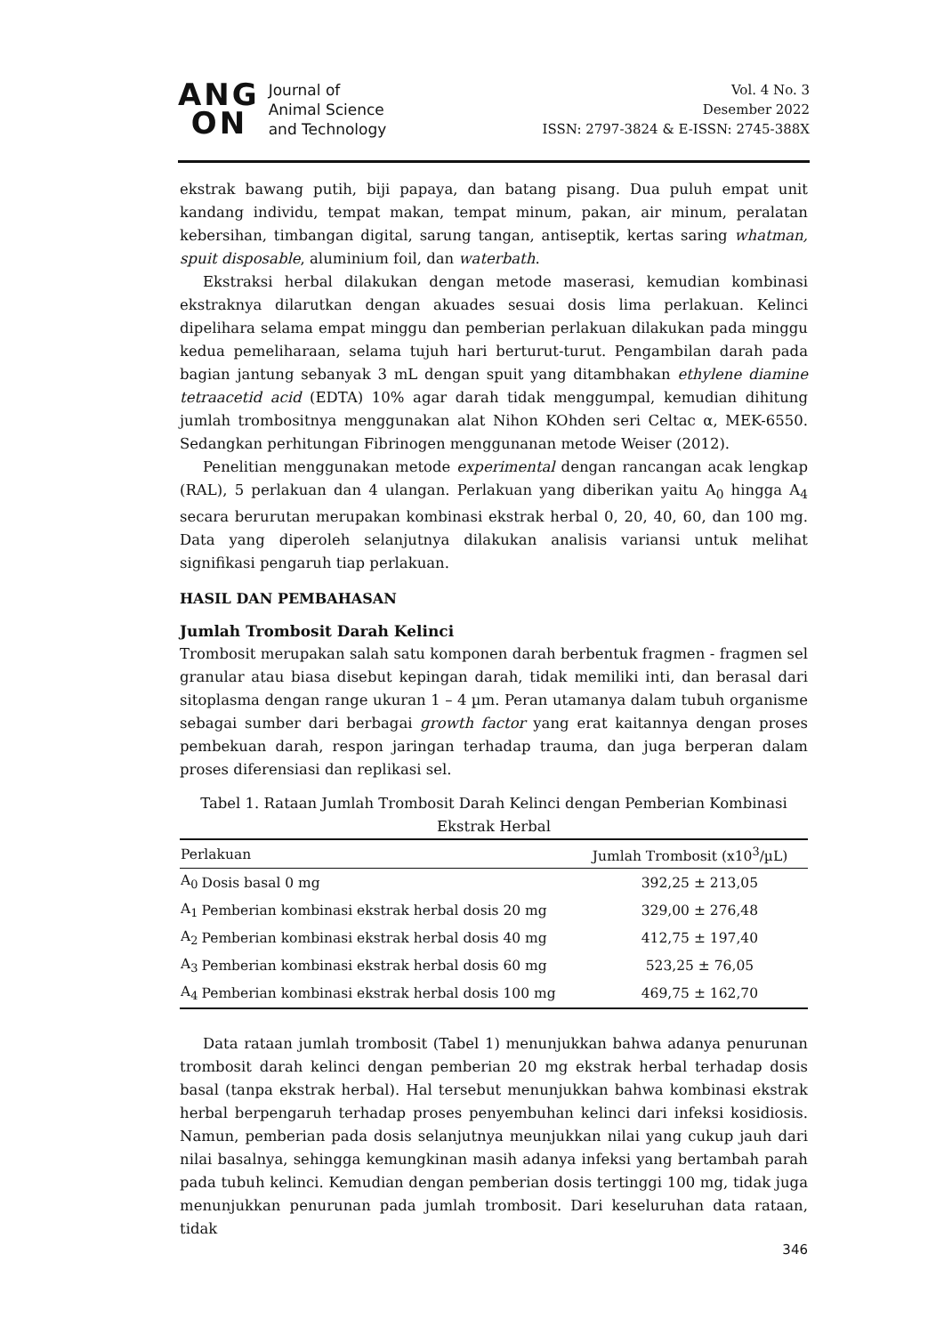ANG
ON
Journal of
Animal Science
and Technology
Vol. 4 No. 3
Desember 2022
ISSN: 2797-3824 & E-ISSN: 2745-388X
ekstrak bawang putih, biji papaya, dan batang pisang. Dua puluh empat unit kandang individu, tempat makan, tempat minum, pakan, air minum, peralatan kebersihan, timbangan digital, sarung tangan, antiseptik, kertas saring whatman, spuit disposable, aluminium foil, dan waterbath.
Ekstraksi herbal dilakukan dengan metode maserasi, kemudian kombinasi ekstraknya dilarutkan dengan akuades sesuai dosis lima perlakuan. Kelinci dipelihara selama empat minggu dan pemberian perlakuan dilakukan pada minggu kedua pemeliharaan, selama tujuh hari berturut-turut. Pengambilan darah pada bagian jantung sebanyak 3 mL dengan spuit yang ditambhakan ethylene diamine tetraacetid acid (EDTA) 10% agar darah tidak menggumpal, kemudian dihitung jumlah trombositnya menggunakan alat Nihon KOhden seri Celtac α, MEK-6550. Sedangkan perhitungan Fibrinogen menggunanan metode Weiser (2012).
Penelitian menggunakan metode experimental dengan rancangan acak lengkap (RAL), 5 perlakuan dan 4 ulangan. Perlakuan yang diberikan yaitu A<sub>0</sub> hingga A<sub>4</sub> secara berurutan merupakan kombinasi ekstrak herbal 0, 20, 40, 60, dan 100 mg. Data yang diperoleh selanjutnya dilakukan analisis variansi untuk melihat signifikasi pengaruh tiap perlakuan.
HASIL DAN PEMBAHASAN
Jumlah Trombosit Darah Kelinci
Trombosit merupakan salah satu komponen darah berbentuk fragmen - fragmen sel granular atau biasa disebut kepingan darah, tidak memiliki inti, dan berasal dari sitoplasma dengan range ukuran 1 – 4 µm. Peran utamanya dalam tubuh organisme sebagai sumber dari berbagai growth factor yang erat kaitannya dengan proses pembekuan darah, respon jaringan terhadap trauma, dan juga berperan dalam proses diferensiasi dan replikasi sel.
Tabel 1. Rataan Jumlah Trombosit Darah Kelinci dengan Pemberian Kombinasi Ekstrak Herbal
| Perlakuan | | Jumlah Trombosit (x10<sup>3</sup>/µL) |
| --- | --- | --- |
| A<sub>0</sub> | Dosis basal 0 mg | 392,25 ± 213,05 |
| A<sub>1</sub> | Pemberian kombinasi ekstrak herbal dosis 20 mg | 329,00 ± 276,48 |
| A<sub>2</sub> | Pemberian kombinasi ekstrak herbal dosis 40 mg | 412,75 ± 197,40 |
| A<sub>3</sub> | Pemberian kombinasi ekstrak herbal dosis 60 mg | 523,25 ± 76,05 |
| A<sub>4</sub> | Pemberian kombinasi ekstrak herbal dosis 100 mg | 469,75 ± 162,70 |
Data rataan jumlah trombosit (Tabel 1) menunjukkan bahwa adanya penurunan trombosit darah kelinci dengan pemberian 20 mg ekstrak herbal terhadap dosis basal (tanpa ekstrak herbal). Hal tersebut menunjukkan bahwa kombinasi ekstrak herbal berpengaruh terhadap proses penyembuhan kelinci dari infeksi kosidiosis. Namun, pemberian pada dosis selanjutnya meunjukkan nilai yang cukup jauh dari nilai basalnya, sehingga kemungkinan masih adanya infeksi yang bertambah parah pada tubuh kelinci. Kemudian dengan pemberian dosis tertinggi 100 mg, tidak juga menunjukkan penurunan pada jumlah trombosit. Dari keseluruhan data rataan, tidak
346